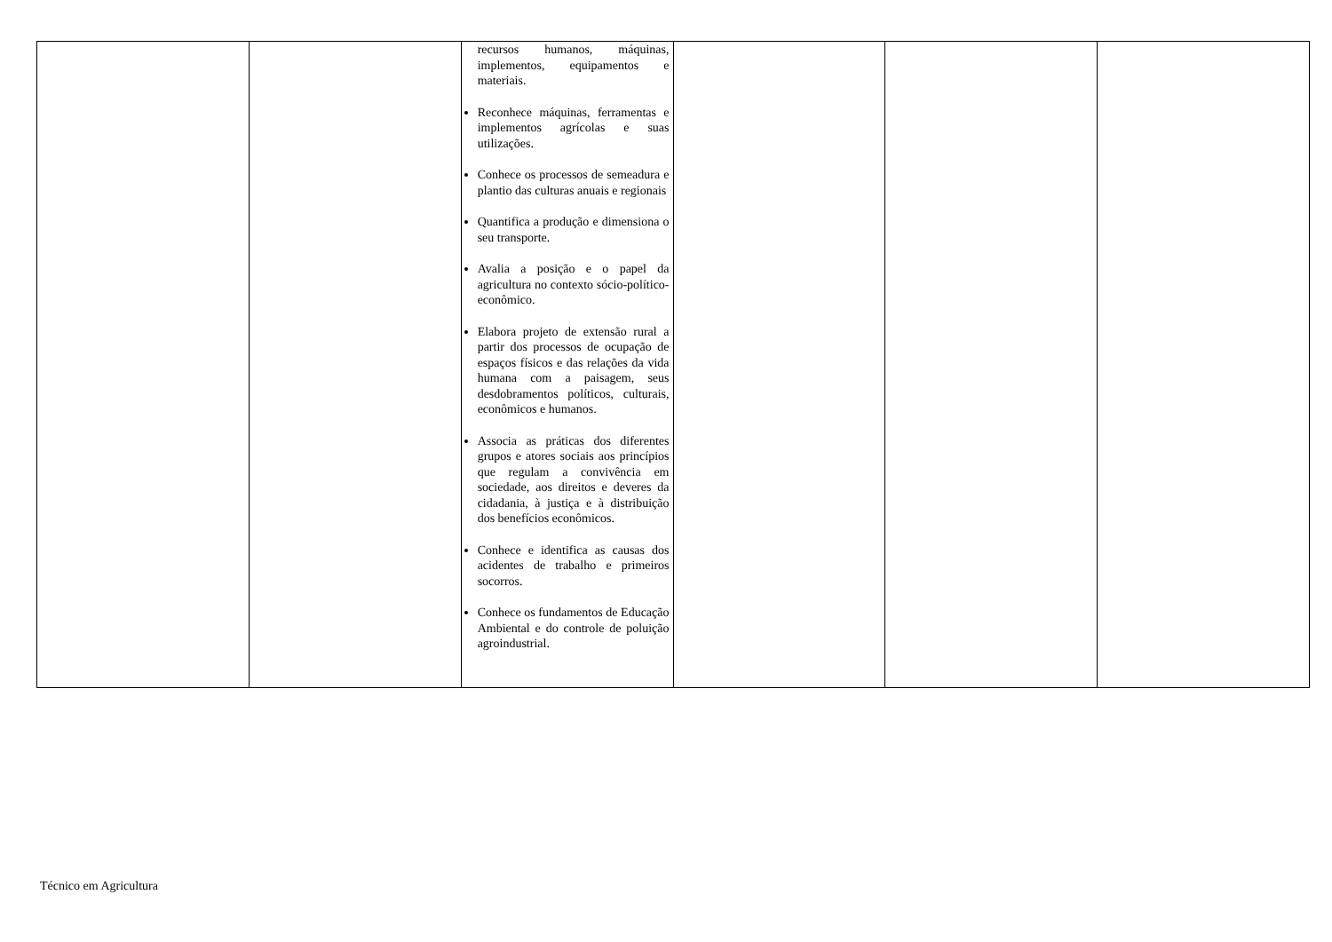| | | recursos humanos, máquinas, implementos, equipamentos e materiais. Reconhece máquinas, ferramentas e implementos agrícolas e suas utilizações. Conhece os processos de semeadura e plantio das culturas anuais e regionais Quantifica a produção e dimensiona o seu transporte. Avalia a posição e o papel da agricultura no contexto sócio-político-econômico. Elabora projeto de extensão rural a partir dos processos de ocupação de espaços físicos e das relações da vida humana com a paisagem, seus desdobramentos políticos, culturais, econômicos e humanos. Associa as práticas dos diferentes grupos e atores sociais aos princípios que regulam a convivência em sociedade, aos direitos e deveres da cidadania, à justiça e à distribuição dos benefícios econômicos. Conhece e identifica as causas dos acidentes de trabalho e primeiros socorros. Conhece os fundamentos de Educação Ambiental e do controle de poluição agroindustrial. | | | |
Técnico em Agricultura